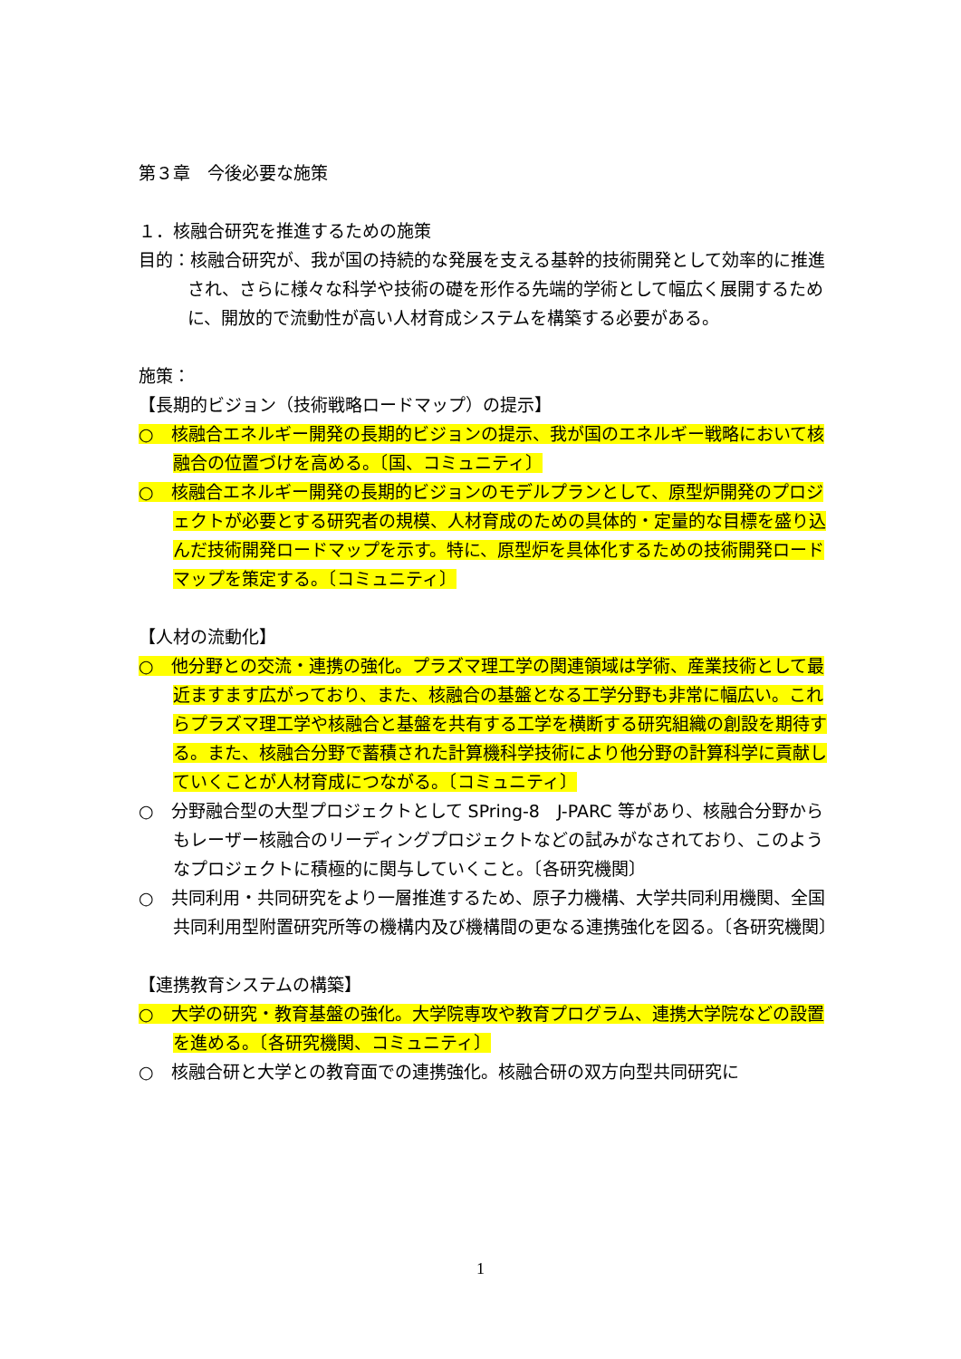第３章　今後必要な施策
１．核融合研究を推進するための施策
目的：核融合研究が、我が国の持続的な発展を支える基幹的技術開発として効率的に推進され、さらに様々な科学や技術の礎を形作る先端的学術として幅広く展開するために、開放的で流動性が高い人材育成システムを構築する必要がある。
施策：
【長期的ビジョン（技術戦略ロードマップ）の提示】
○　核融合エネルギー開発の長期的ビジョンの提示、我が国のエネルギー戦略において核融合の位置づけを高める。〔国、コミュニティ〕
○　核融合エネルギー開発の長期的ビジョンのモデルプランとして、原型炉開発のプロジェクトが必要とする研究者の規模、人材育成のための具体的・定量的な目標を盛り込んだ技術開発ロードマップを示す。特に、原型炉を具体化するための技術開発ロードマップを策定する。〔コミュニティ〕
【人材の流動化】
○　他分野との交流・連携の強化。プラズマ理工学の関連領域は学術、産業技術として最近ますます広がっており、また、核融合の基盤となる工学分野も非常に幅広い。これらプラズマ理工学や核融合と基盤を共有する工学を横断する研究組織の創設を期待する。また、核融合分野で蓄積された計算機科学技術により他分野の計算科学に貢献していくことが人材育成につながる。〔コミュニティ〕
○　分野融合型の大型プロジェクトとして SPring-8　J-PARC 等があり、核融合分野からもレーザー核融合のリーディングプロジェクトなどの試みがなされており、このようなプロジェクトに積極的に関与していくこと。〔各研究機関〕
○　共同利用・共同研究をより一層推進するため、原子力機構、大学共同利用機関、全国共同利用型附置研究所等の機構内及び機構間の更なる連携強化を図る。〔各研究機関〕
【連携教育システムの構築】
○　大学の研究・教育基盤の強化。大学院専攻や教育プログラム、連携大学院などの設置を進める。〔各研究機関、コミュニティ〕
○　核融合研と大学との教育面での連携強化。核融合研の双方向型共同研究に
1